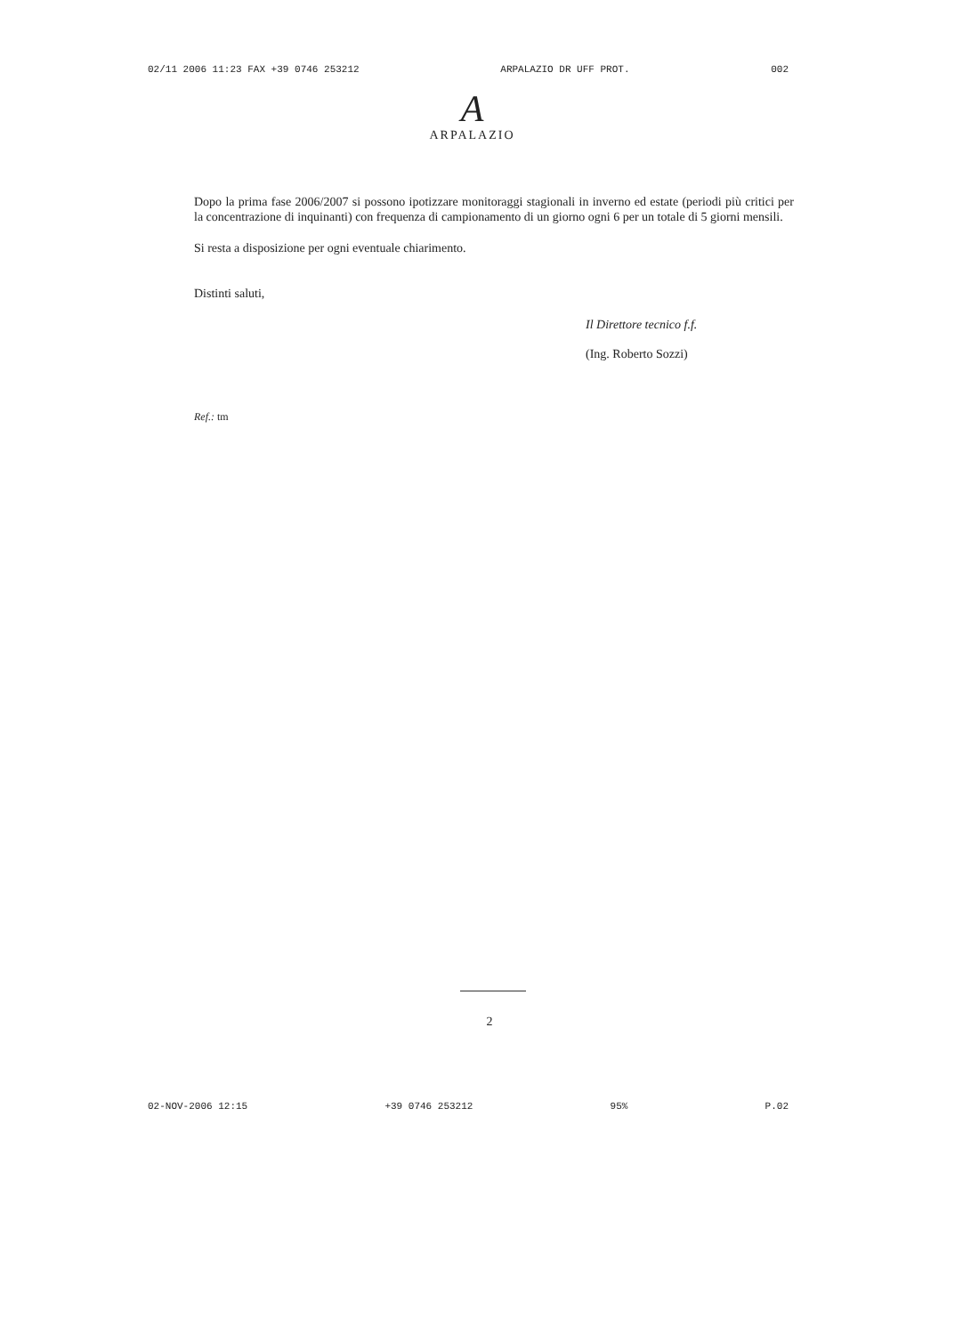02/11 2006 11:23 FAX +39 0746 253212 ARPALAZIO DR UFF PROT. 002
A
ARPALAZIO
Dopo la prima fase 2006/2007 si possono ipotizzare monitoraggi stagionali in inverno ed estate (periodi più critici per la concentrazione di inquinanti) con frequenza di campionamento di un giorno ogni 6 per un totale di 5 giorni mensili.
Si resta a disposizione per ogni eventuale chiarimento.
Distinti saluti,
Il Direttore tecnico f.f.
(Ing. Roberto Sozzi)
Ref.: tm
2
02-NOV-2006 12:15 +39 0746 253212 95% P.02